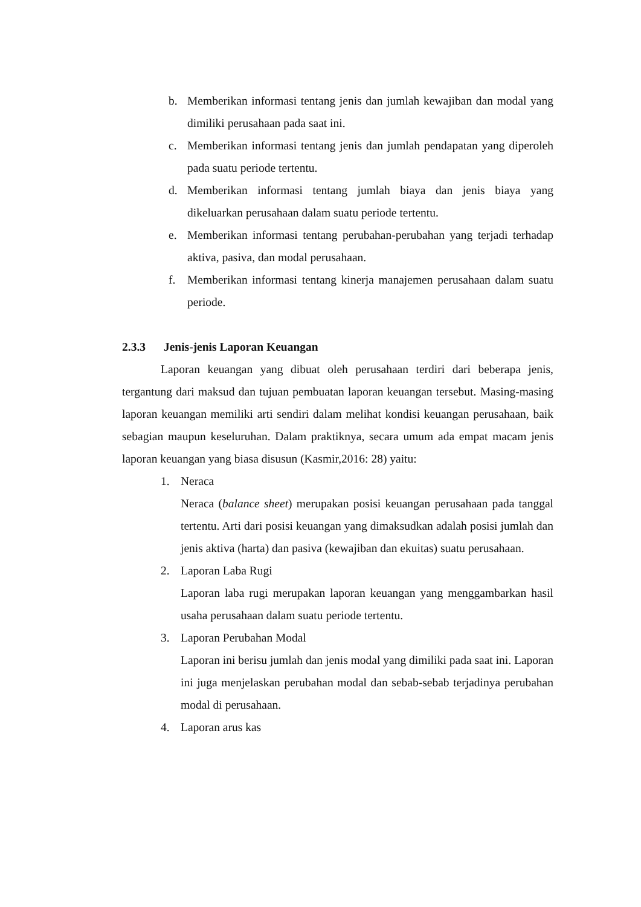b. Memberikan informasi tentang jenis dan jumlah kewajiban dan modal yang dimiliki perusahaan pada saat ini.
c. Memberikan informasi tentang jenis dan jumlah pendapatan yang diperoleh pada suatu periode tertentu.
d. Memberikan informasi tentang jumlah biaya dan jenis biaya yang dikeluarkan perusahaan dalam suatu periode tertentu.
e. Memberikan informasi tentang perubahan-perubahan yang terjadi terhadap aktiva, pasiva, dan modal perusahaan.
f. Memberikan informasi tentang kinerja manajemen perusahaan dalam suatu periode.
2.3.3 Jenis-jenis Laporan Keuangan
Laporan keuangan yang dibuat oleh perusahaan terdiri dari beberapa jenis, tergantung dari maksud dan tujuan pembuatan laporan keuangan tersebut. Masing-masing laporan keuangan memiliki arti sendiri dalam melihat kondisi keuangan perusahaan, baik sebagian maupun keseluruhan. Dalam praktiknya, secara umum ada empat macam jenis laporan keuangan yang biasa disusun (Kasmir,2016: 28) yaitu:
1. Neraca
Neraca (balance sheet) merupakan posisi keuangan perusahaan pada tanggal tertentu. Arti dari posisi keuangan yang dimaksudkan adalah posisi jumlah dan jenis aktiva (harta) dan pasiva (kewajiban dan ekuitas) suatu perusahaan.
2. Laporan Laba Rugi
Laporan laba rugi merupakan laporan keuangan yang menggambarkan hasil usaha perusahaan dalam suatu periode tertentu.
3. Laporan Perubahan Modal
Laporan ini berisu jumlah dan jenis modal yang dimiliki pada saat ini. Laporan ini juga menjelaskan perubahan modal dan sebab-sebab terjadinya perubahan modal di perusahaan.
4. Laporan arus kas